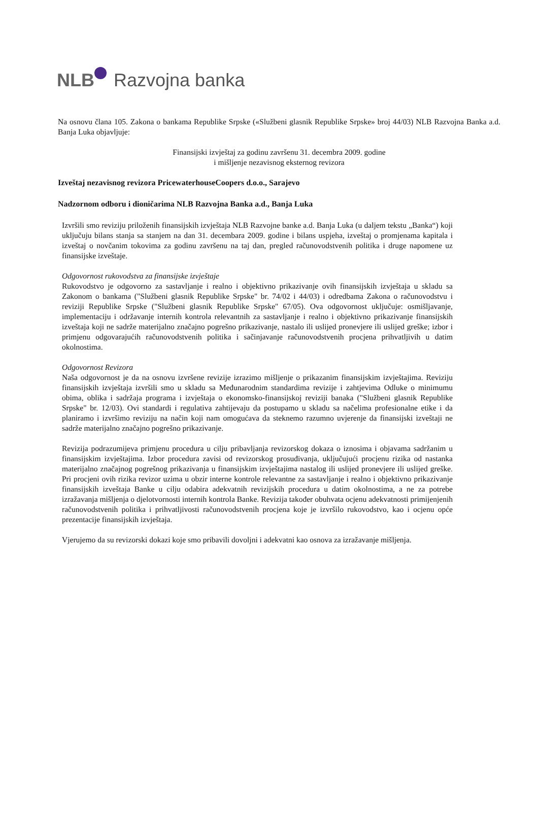NLB Razvojna banka
Na osnovu člana 105. Zakona o bankama Republike Srpske («Službeni glasnik Republike Srpske» broj 44/03) NLB Razvojna Banka a.d. Banja Luka objavljuje:
Finansijski izvještaj za godinu završenu 31. decembra 2009. godine
i mišljenje nezavisnog eksternog revizora
Izveštaj nezavisnog revizora PricewaterhouseCoopers d.o.o., Sarajevo
Nadzornom odboru i dioničarima NLB Razvojna Banka a.d., Banja Luka
Izvršili smo reviziju priloženih finansijskih izvještaja NLB Razvojne banke a.d. Banja Luka (u daljem tekstu „Banka“) koji uključuju bilans stanja sa stanjem na dan 31. decembara 2009. godine i bilans uspjeha, izveštaj o promjenama kapitala i izveštaj o novčanim tokovima za godinu završenu na taj dan, pregled računovodstvenih politika i druge napomene uz finansijske izveštaje.
Odgovornost rukovodstva za finansijske izvještaje
Rukovodstvo je odgovorno za sastavljanje i realno i objektivno prikazivanje ovih finansijskih izvještaja u skladu sa Zakonom o bankama ("Službeni glasnik Republike Srpske" br. 74/02 i 44/03) i odredbama Zakona o računovodstvu i reviziji Republike Srpske ("Službeni glasnik Republike Srpske" 67/05). Ova odgovornost uključuje: osmišljavanje, implementaciju i održavanje internih kontrola relevantnih za sastavljanje i realno i objektivno prikazivanje finansijskih izveštaja koji ne sadrže materijalno značajno pogrešno prikazivanje, nastalo ili uslijed pronevjere ili uslijed greške; izbor i primjenu odgovarajućih računovodstvenih politika i sačinjavanje računovodstvenih procjena prihvatljivih u datim okolnostima.
Odgovornost Revizora
Naša odgovornost je da na osnovu izvršene revizije izrazimo mišljenje o prikazanim finansijskim izvještajima. Reviziju finansijskih izvještaja izvršili smo u skladu sa Međunarodnim standardima revizije i zahtjevima Odluke o minimumu obima, oblika i sadržaja programa i izvještaja o ekonomsko-finansijskoj reviziji banaka ("Službeni glasnik Republike Srpske" br. 12/03). Ovi standardi i regulativa zahtijevaju da postupamo u skladu sa načelima profesionalne etike i da planiramo i izvršimo reviziju na način koji nam omogućava da steknemo razumno uvjerenje da finansijski izveštaji ne sadrže materijalno značajno pogrešno prikazivanje.
Revizija podrazumijeva primjenu procedura u cilju pribavljanja revizorskog dokaza o iznosima i objavama sadržanim u finansijskim izvještajima. Izbor procedura zavisi od revizorskog prosuđivanja, uključujući procjenu rizika od nastanka materijalno značajnog pogrešnog prikazivanja u finansijskim izvještajima nastalog ili uslijed pronevjere ili uslijed greške. Pri procjeni ovih rizika revizor uzima u obzir interne kontrole relevantne za sastavljanje i realno i objektivno prikazivanje finansijskih izveštaja Banke u cilju odabira adekvatnih revizijskih procedura u datim okolnostima, a ne za potrebe izražavanja mišljenja o djelotvornosti internih kontrola Banke. Revizija također obuhvata ocjenu adekvatnosti primijenjenih računovodstvenih politika i prihvatljivosti računovodstvenih procjena koje je izvršilo rukovodstvo, kao i ocjenu opće prezentacije finansijskih izvještaja.
Vjerujemo da su revizorski dokazi koje smo pribavili dovoljni i adekvatni kao osnova za izražavanje mišljenja.